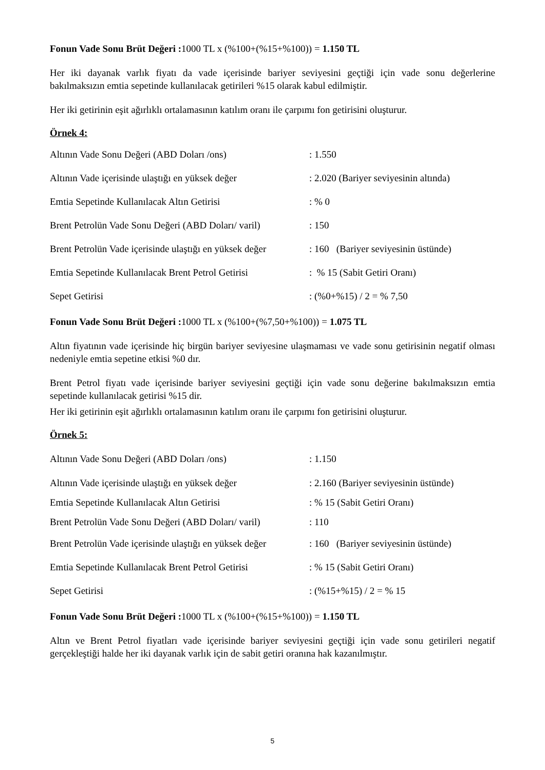Fonun Vade Sonu Brüt Değeri : 1000 TL x (%100+(%15+%100)) = 1.150 TL
Her iki dayanak varlık fiyatı da vade içerisinde bariyer seviyesini geçtiği için vade sonu değerlerine bakılmaksızın emtia sepetinde kullanılacak getirileri %15 olarak kabul edilmiştir.
Her iki getirinin eşit ağırlıklı ortalamasının katılım oranı ile çarpımı fon getirisini oluşturur.
Örnek 4:
| Altının Vade Sonu Değeri (ABD Doları /ons) | : 1.550 |
| Altının Vade içerisinde ulaştığı en yüksek değer | : 2.020 (Bariyer seviyesinin altında) |
| Emtia Sepetinde Kullanılacak Altın Getirisi | : % 0 |
| Brent Petrolün Vade Sonu Değeri (ABD Doları/ varil) | : 150 |
| Brent Petrolün Vade içerisinde ulaştığı en yüksek değer | : 160 (Bariyer seviyesinin üstünde) |
| Emtia Sepetinde Kullanılacak Brent Petrol Getirisi | : % 15 (Sabit Getiri Oranı) |
| Sepet Getirisi | : (%0+%15) / 2 = % 7,50 |
Fonun Vade Sonu Brüt Değeri : 1000 TL x (%100+(%7,50+%100)) = 1.075 TL
Altın fiyatının vade içerisinde hiç birgün bariyer seviyesine ulaşmaması ve vade sonu getirisinin negatif olması nedeniyle emtia sepetine etkisi %0 dır.
Brent Petrol fiyatı vade içerisinde bariyer seviyesini geçtiği için vade sonu değerine bakılmaksızın emtia sepetinde kullanılacak getirisi %15 dir.
Her iki getirinin eşit ağırlıklı ortalamasının katılım oranı ile çarpımı fon getirisini oluşturur.
Örnek 5:
| Altının Vade Sonu Değeri (ABD Doları /ons) | : 1.150 |
| Altının Vade içerisinde ulaştığı en yüksek değer | : 2.160 (Bariyer seviyesinin üstünde) |
| Emtia Sepetinde Kullanılacak Altın Getirisi | : % 15 (Sabit Getiri Oranı) |
| Brent Petrolün Vade Sonu Değeri (ABD Doları/ varil) | : 110 |
| Brent Petrolün Vade içerisinde ulaştığı en yüksek değer | : 160 (Bariyer seviyesinin üstünde) |
| Emtia Sepetinde Kullanılacak Brent Petrol Getirisi | : % 15 (Sabit Getiri Oranı) |
| Sepet Getirisi | : (%15+%15) / 2 = % 15 |
Fonun Vade Sonu Brüt Değeri : 1000 TL x (%100+(%15+%100)) = 1.150 TL
Altın ve Brent Petrol fiyatları vade içerisinde bariyer seviyesini geçtiği için vade sonu getirileri negatif gerçekleştiği halde her iki dayanak varlık için de sabit getiri oranına hak kazanılmıştır.
5